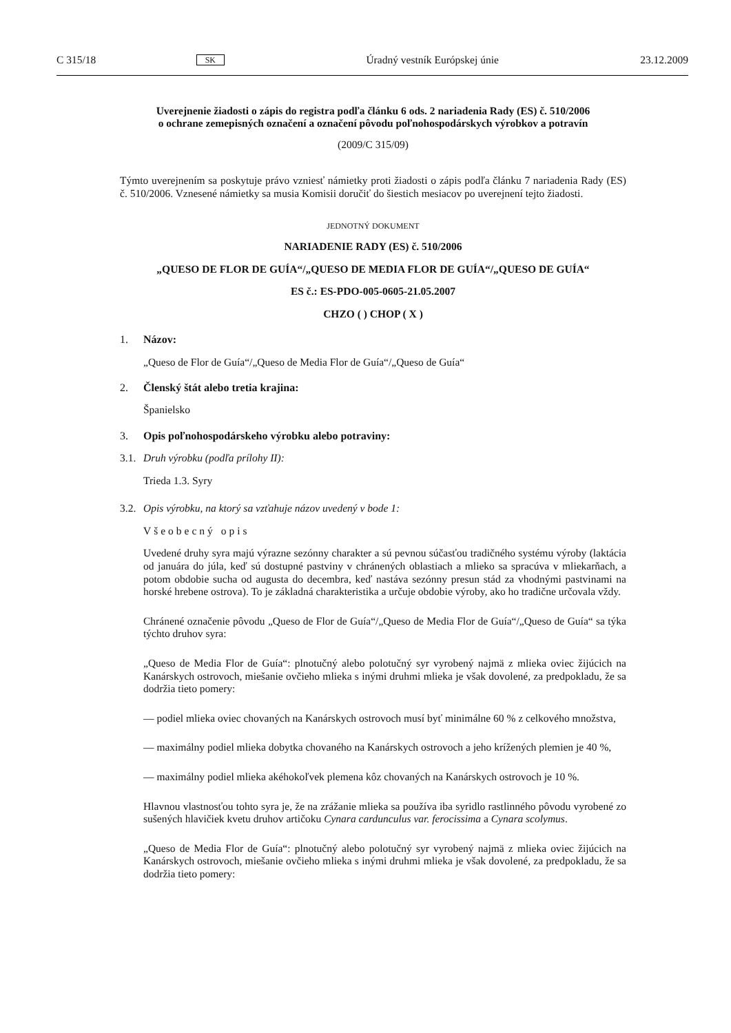C 315/18 SK Úradný vestník Európskej únie 23.12.2009
Uverejnenie žiadosti o zápis do registra podľa článku 6 ods. 2 nariadenia Rady (ES) č. 510/2006
o ochrane zemepisných označení a označení pôvodu poľnohospodárskych výrobkov a potravín
(2009/C 315/09)
Týmto uverejnením sa poskytuje právo vzniesť námietky proti žiadosti o zápis podľa článku 7 nariadenia Rady (ES) č. 510/2006. Vznesené námietky sa musia Komisii doručiť do šiestich mesiacov po uverejnení tejto žiadosti.
JEDNOTNÝ DOKUMENT
NARIADENIE RADY (ES) č. 510/2006
„QUESO DE FLOR DE GUÍA“/„QUESO DE MEDIA FLOR DE GUÍA“/„QUESO DE GUÍA“
ES č.: ES-PDO-005-0605-21.05.2007
CHZO ( ) CHOP ( X )
1. Názov:
„Queso de Flor de Guía“/„Queso de Media Flor de Guía“/„Queso de Guía“
2. Členský štát alebo tretia krajina:
Španielsko
3. Opis poľnohospodárskeho výrobku alebo potraviny:
3.1. Druh výrobku (podľa prílohy II):
Trieda 1.3. Syry
3.2. Opis výrobku, na ktorý sa vzťahuje názov uvedený v bode 1:
Všeobecný opis
Uvedené druhy syra majú výrazne sezónny charakter a sú pevnou súčasťou tradičného systému výroby (laktácia od januára do júla, keď sú dostupné pastviny v chránených oblastiach a mlieko sa spracúva v mliekarňach, a potom obdobie sucha od augusta do decembra, keď nastáva sezónny presun stád za vhodnými pastvinami na horské hrebene ostrova). To je základná charakteristika a určuje obdobie výroby, ako ho tradične určovala vždy.
Chránené označenie pôvodu „Queso de Flor de Guía“/„Queso de Media Flor de Guía“/„Queso de Guía“ sa týka týchto druhov syra:
„Queso de Media Flor de Guía“: plnotučný alebo polotučný syr vyrobený najmä z mlieka oviec žijúcich na Kanárskych ostrovoch, miešanie ovčieho mlieka s inými druhmi mlieka je však dovolené, za predpokladu, že sa dodržia tieto pomery:
— podiel mlieka oviec chovaných na Kanárskych ostrovoch musí byť minimálne 60 % z celkového množstva,
— maximálny podiel mlieka dobytka chovaného na Kanárskych ostrovoch a jeho krížených plemien je 40 %,
— maximálny podiel mlieka akéhokoľvek plemena kôz chovaných na Kanárskych ostrovoch je 10 %.
Hlavnou vlastnosťou tohto syra je, že na zrážanie mlieka sa používa iba syridlo rastlinného pôvodu vyrobené zo sušených hlavičiek kvetu druhov artičoku Cynara cardunculus var. ferocissima a Cynara scolymus.
„Queso de Media Flor de Guía“: plnotučný alebo polotučný syr vyrobený najmä z mlieka oviec žijúcich na Kanárskych ostrovoch, miešanie ovčieho mlieka s inými druhmi mlieka je však dovolené, za predpokladu, že sa dodržia tieto pomery: